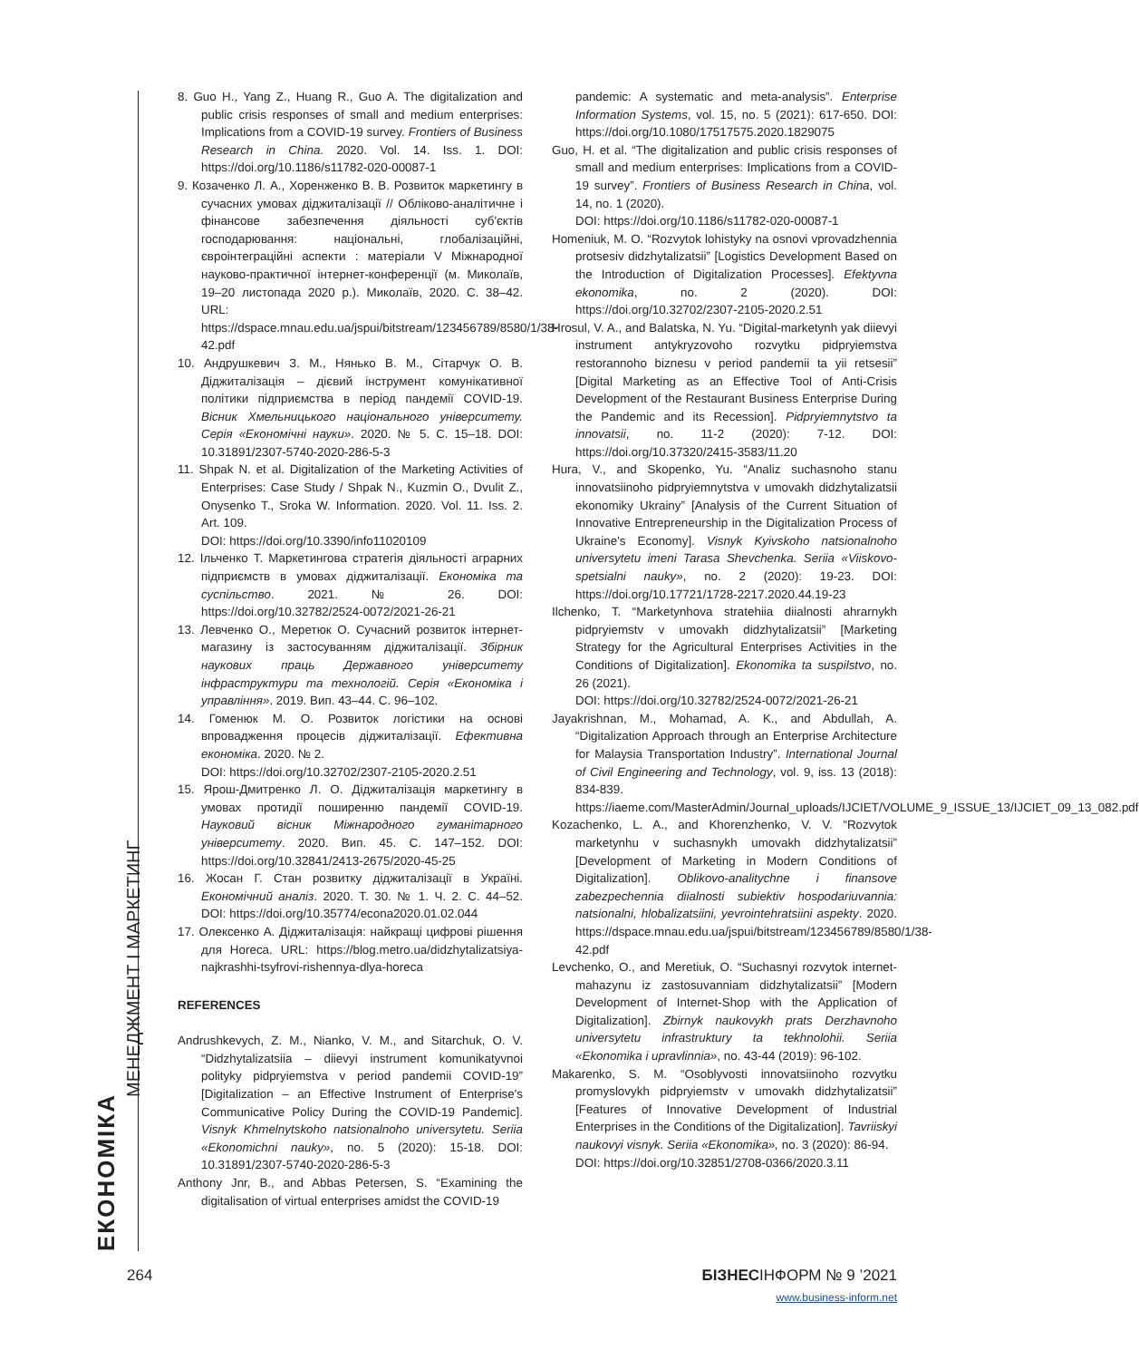ЕКОНОМІКА
МЕНЕДЖМЕНТ І МАРКЕТИНГ
8. Guo H., Yang Z., Huang R., Guo A. The digitalization and public crisis responses of small and medium enterprises: Implications from a COVID-19 survey. Frontiers of Business Research in China. 2020. Vol. 14. Iss. 1. DOI: https://doi.org/10.1186/s11782-020-00087-1
9. Козаченко Л. А., Хоренженко В. В. Розвиток маркетингу в сучасних умовах діджиталізації // Обліково-аналітичне і фінансове забезпечення діяльності суб'єктів господарювання: національні, глобалізаційні, євроінтеграційні аспекти : матеріали V Міжнародної науково-практичної інтернет-конференції (м. Миколаїв, 19–20 листопада 2020 р.). Миколаїв, 2020. С. 38–42. URL: https://dspace.mnau.edu.ua/jspui/bitstream/123456789/8580/1/38-42.pdf
10. Андрушкевич З. М., Нянько В. М., Сітарчук О. В. Діджиталізація – дієвий інструмент комунікативної політики підприємства в період пандемії COVID-19. Вісник Хмельницького національного університету. Серія «Економічні науки». 2020. № 5. С. 15–18. DOI: 10.31891/2307-5740-2020-286-5-3
11. Shpak N. et al. Digitalization of the Marketing Activities of Enterprises: Case Study / Shpak N., Kuzmin O., Dvulit Z., Onysenko T., Sroka W. Information. 2020. Vol. 11. Iss. 2. Art. 109.
DOI: https://doi.org/10.3390/info11020109
12. Ільченко Т. Маркетингова стратегія діяльності аграрних підприємств в умовах діджиталізації. Економіка та суспільство. 2021. № 26. DOI: https://doi.org/10.32782/2524-0072/2021-26-21
13. Левченко О., Меретюк О. Сучасний розвиток інтернет-магазину із застосуванням діджиталізації. Збірник наукових праць Державного університету інфраструктури та технологій. Серія «Економіка і управління». 2019. Вип. 43–44. С. 96–102.
14. Гоменюк М. О. Розвиток логістики на основі впровадження процесів діджиталізації. Ефективна економіка. 2020. № 2.
DOI: https://doi.org/10.32702/2307-2105-2020.2.51
15. Ярош-Дмитренко Л. О. Діджиталізація маркетингу в умовах протидії поширенню пандемії COVID-19. Науковий вісник Міжнародного гуманітарного університету. 2020. Вип. 45. С. 147–152. DOI: https://doi.org/10.32841/2413-2675/2020-45-25
16. Жосан Г. Стан розвитку діджиталізації в Україні. Економічний аналіз. 2020. Т. 30. № 1. Ч. 2. С. 44–52. DOI: https://doi.org/10.35774/econa2020.01.02.044
17. Олексенко А. Діджиталізація: найкращі цифрові рішення для Horeca. URL: https://blog.metro.ua/didzhytalizatsiya-najkrashhi-tsyfrovi-rishennya-dlya-horeca
REFERENCES
Andrushkevych, Z. M., Nianko, V. M., and Sitarchuk, O. V. “Didzhytalizatsiia – diievyi instrument komunikatyvnoi polityky pidpryiemstva v period pandemii COVID-19” [Digitalization – an Effective Instrument of Enterprise's Communicative Policy During the COVID-19 Pandemic]. Visnyk Khmelnytskoho natsionalnoho universytetu. Seriia «Ekonomichni nauky», no. 5 (2020): 15-18. DOI: 10.31891/2307-5740-2020-286-5-3
Anthony Jnr, B., and Abbas Petersen, S. “Examining the digitalisation of virtual enterprises amidst the COVID-19
pandemic: A systematic and meta-analysis”. Enterprise Information Systems, vol. 15, no. 5 (2021): 617-650. DOI: https://doi.org/10.1080/17517575.2020.1829075
Guo, H. et al. “The digitalization and public crisis responses of small and medium enterprises: Implications from a COVID-19 survey”. Frontiers of Business Research in China, vol. 14, no. 1 (2020).
DOI: https://doi.org/10.1186/s11782-020-00087-1
Homeniuk, M. O. “Rozvytok lohistyky na osnovi vprovadzhennia protsesiv didzhytalizatsii” [Logistics Development Based on the Introduction of Digitalization Processes]. Efektyvna ekonomika, no. 2 (2020). DOI: https://doi.org/10.32702/2307-2105-2020.2.51
Hrosul, V. A., and Balatska, N. Yu. “Digital-marketynh yak diievyi instrument antykryzovoho rozvytku pidpryiemstva restorannoho biznesu v period pandemii ta yii retsesii” [Digital Marketing as an Effective Tool of Anti-Crisis Development of the Restaurant Business Enterprise During the Pandemic and its Recession]. Pidpryiemnytstvo ta innovatsii, no. 11-2 (2020): 7-12. DOI: https://doi.org/10.37320/2415-3583/11.20
Hura, V., and Skopenko, Yu. “Analiz suchasnoho stanu innovatsiinoho pidpryiemnytstva v umovakh didzhytalizatsii ekonomiky Ukrainy” [Analysis of the Current Situation of Innovative Entrepreneurship in the Digitalization Process of Ukraine's Economy]. Visnyk Kyivskoho natsionalnoho universytetu imeni Tarasa Shevchenka. Seriia «Viiskovo-spetsialni nauky», no. 2 (2020): 19-23. DOI: https://doi.org/10.17721/1728-2217.2020.44.19-23
Ilchenko, T. “Marketynhova stratehiia diialnosti ahrarnykh pidpryiemstv v umovakh didzhytalizatsii” [Marketing Strategy for the Agricultural Enterprises Activities in the Conditions of Digitalization]. Ekonomika ta suspilstvo, no. 26 (2021).
DOI: https://doi.org/10.32782/2524-0072/2021-26-21
Jayakrishnan, M., Mohamad, A. K., and Abdullah, A. “Digitalization Approach through an Enterprise Architecture for Malaysia Transportation Industry”. International Journal of Civil Engineering and Technology, vol. 9, iss. 13 (2018): 834-839. https://iaeme.com/MasterAdmin/Journal_uploads/IJCIET/VOLUME_9_ISSUE_13/IJCIET_09_13_082.pdf
Kozachenko, L. A., and Khorenzhenko, V. V. “Rozvytok marketynhu v suchasnykh umovakh didzhytalizatsii” [Development of Marketing in Modern Conditions of Digitalization]. Oblikovo-analitychne i finansove zabezpechennia diialnosti subiektiv hospodariuvannia: natsionalni, hlobalizatsiini, yevrointehratsiini aspekty. 2020. https://dspace.mnau.edu.ua/jspui/bitstream/123456789/8580/1/38-42.pdf
Levchenko, O., and Meretiuk, O. “Suchasnyi rozvytok internet-mahazynu iz zastosuvanniam didzhytalizatsii” [Modern Development of Internet-Shop with the Application of Digitalization]. Zbirnyk naukovykh prats Derzhavnoho universytetu infrastruktury ta tekhnolohii. Seriia «Ekonomika i upravlinnia», no. 43-44 (2019): 96-102.
Makarenko, S. M. “Osoblyvosti innovatsiinoho rozvytku promyslovykh pidpryiemstv v umovakh didzhytalizatsii” [Features of Innovative Development of Industrial Enterprises in the Conditions of the Digitalization]. Tavriiskyi naukovyi visnyk. Seriia «Ekonomika», no. 3 (2020): 86-94.
DOI: https://doi.org/10.32851/2708-0366/2020.3.11
264 БІЗНЕСІНФОРМ № 9 ’2021
www.business-inform.net